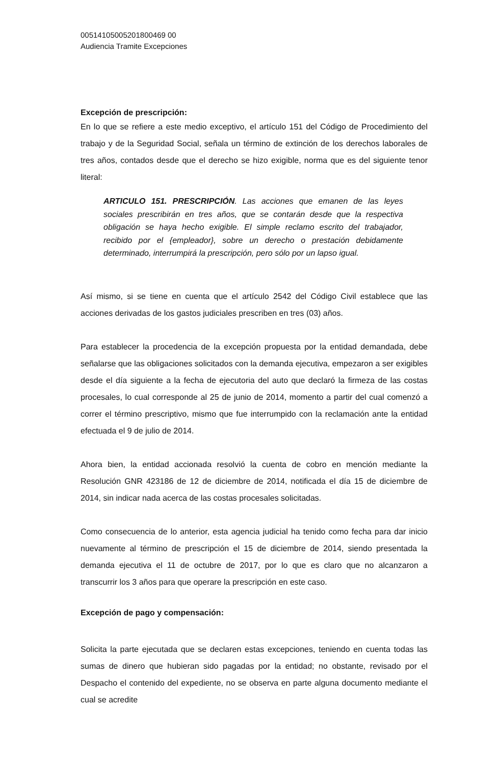00514105005201800469 00
Audiencia Tramite Excepciones
Excepción de prescripción:
En lo que se refiere a este medio exceptivo, el artículo 151 del Código de Procedimiento del trabajo y de la Seguridad Social, señala un término de extinción de los derechos laborales de tres años, contados desde que el derecho se hizo exigible, norma que es del siguiente tenor literal:
ARTICULO 151. PRESCRIPCIÓN. Las acciones que emanen de las leyes sociales prescribirán en tres años, que se contarán desde que la respectiva obligación se haya hecho exigible. El simple reclamo escrito del trabajador, recibido por el {empleador}, sobre un derecho o prestación debidamente determinado, interrumpirá la prescripción, pero sólo por un lapso igual.
Así mismo, si se tiene en cuenta que el artículo 2542 del Código Civil establece que las acciones derivadas de los gastos judiciales prescriben en tres (03) años.
Para establecer la procedencia de la excepción propuesta por la entidad demandada, debe señalarse que las obligaciones solicitados con la demanda ejecutiva, empezaron a ser exigibles desde el día siguiente a la fecha de ejecutoria del auto que declaró la firmeza de las costas procesales, lo cual corresponde al 25 de junio de 2014, momento a partir del cual comenzó a correr el término prescriptivo, mismo que fue interrumpido con la reclamación ante la entidad efectuada el 9 de julio de 2014.
Ahora bien, la entidad accionada resolvió la cuenta de cobro en mención mediante la Resolución GNR 423186 de 12 de diciembre de 2014, notificada el día 15 de diciembre de 2014, sin indicar nada acerca de las costas procesales solicitadas.
Como consecuencia de lo anterior, esta agencia judicial ha tenido como fecha para dar inicio nuevamente al término de prescripción el 15 de diciembre de 2014, siendo presentada la demanda ejecutiva el 11 de octubre de 2017, por lo que es claro que no alcanzaron a transcurrir los 3 años para que operare la prescripción en este caso.
Excepción de pago y compensación:
Solicita la parte ejecutada que se declaren estas excepciones, teniendo en cuenta todas las sumas de dinero que hubieran sido pagadas por la entidad; no obstante, revisado por el Despacho el contenido del expediente, no se observa en parte alguna documento mediante el cual se acredite